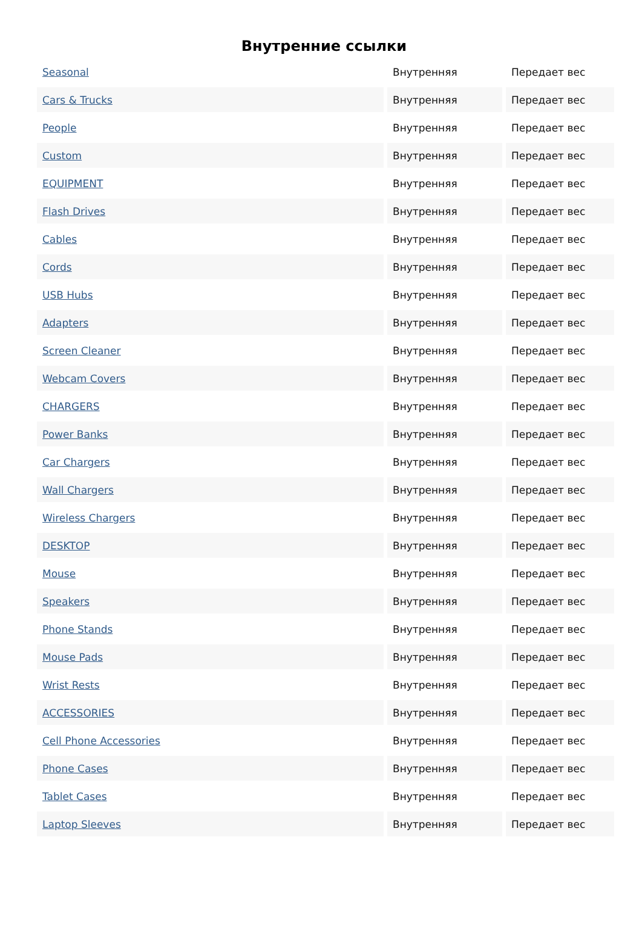Внутренние ссылки
| Seasonal | Внутренняя | Передает вес |
| Cars & Trucks | Внутренняя | Передает вес |
| People | Внутренняя | Передает вес |
| Custom | Внутренняя | Передает вес |
| EQUIPMENT | Внутренняя | Передает вес |
| Flash Drives | Внутренняя | Передает вес |
| Cables | Внутренняя | Передает вес |
| Cords | Внутренняя | Передает вес |
| USB Hubs | Внутренняя | Передает вес |
| Adapters | Внутренняя | Передает вес |
| Screen Cleaner | Внутренняя | Передает вес |
| Webcam Covers | Внутренняя | Передает вес |
| CHARGERS | Внутренняя | Передает вес |
| Power Banks | Внутренняя | Передает вес |
| Car Chargers | Внутренняя | Передает вес |
| Wall Chargers | Внутренняя | Передает вес |
| Wireless Chargers | Внутренняя | Передает вес |
| DESKTOP | Внутренняя | Передает вес |
| Mouse | Внутренняя | Передает вес |
| Speakers | Внутренняя | Передает вес |
| Phone Stands | Внутренняя | Передает вес |
| Mouse Pads | Внутренняя | Передает вес |
| Wrist Rests | Внутренняя | Передает вес |
| ACCESSORIES | Внутренняя | Передает вес |
| Cell Phone Accessories | Внутренняя | Передает вес |
| Phone Cases | Внутренняя | Передает вес |
| Tablet Cases | Внутренняя | Передает вес |
| Laptop Sleeves | Внутренняя | Передает вес |